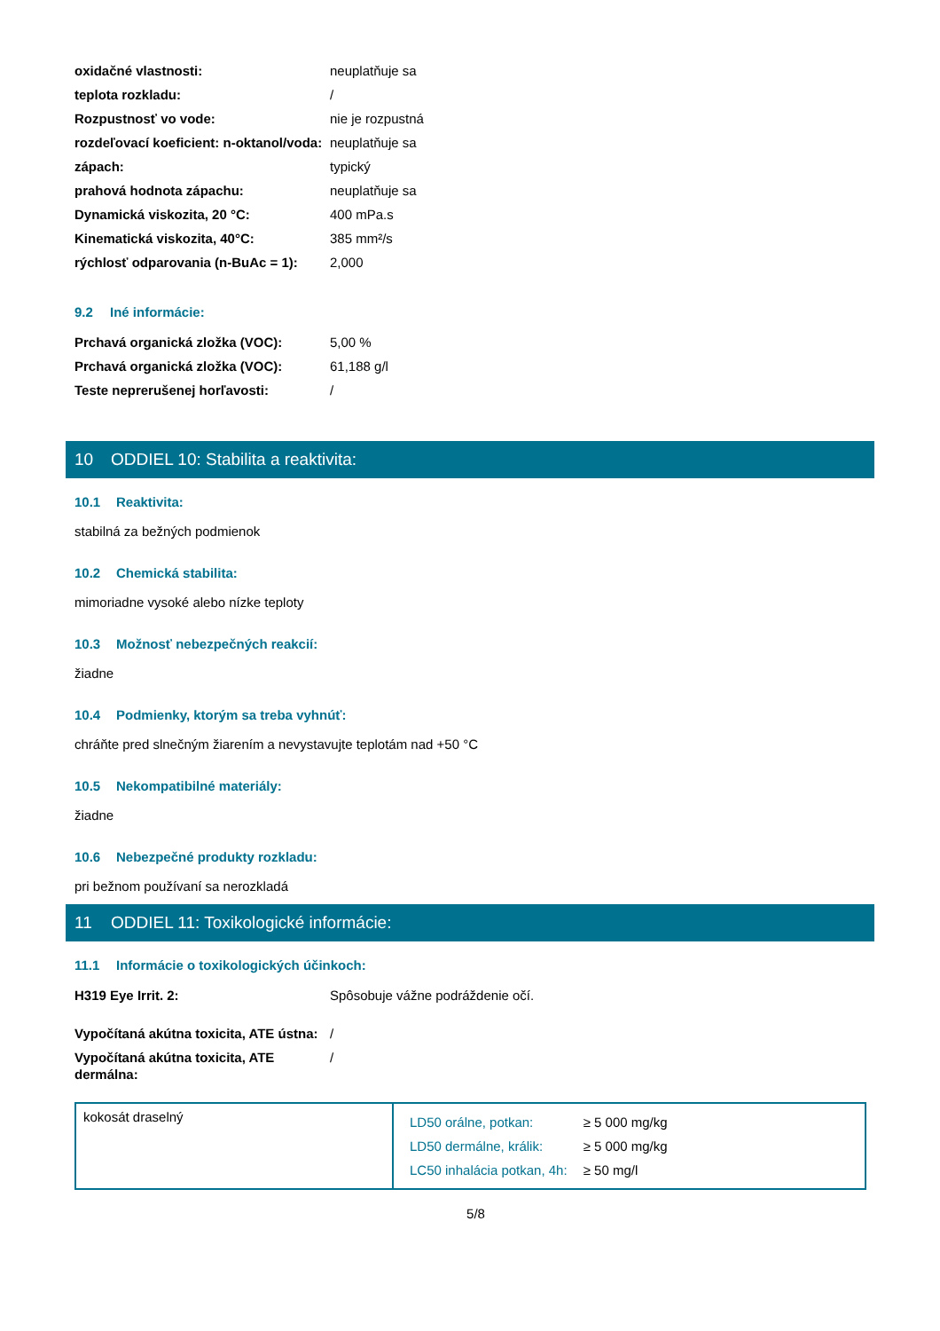| oxidačné vlastnosti: | neuplatňuje sa |
| teplota rozkladu: | / |
| Rozpustnosť vo vode: | nie je rozpustná |
| rozdeľovací koeficient: n-oktanol/voda: | neuplatňuje sa |
| zápach: | typický |
| prahová hodnota zápachu: | neuplatňuje sa |
| Dynamická viskozita, 20 °C: | 400 mPa.s |
| Kinematická viskozita, 40°C: | 385 mm²/s |
| rýchlosť odparovania (n-BuAc = 1): | 2,000 |
9.2 Iné informácie:
| Prchavá organická zložka (VOC): | 5,00 % |
| Prchavá organická zložka (VOC): | 61,188 g/l |
| Teste neprerušenej horľavosti: | / |
10 ODDIEL 10: Stabilita a reaktivita:
10.1 Reaktivita:
stabilná za bežných podmienok
10.2 Chemická stabilita:
mimoriadne vysoké alebo nízke teploty
10.3 Možnosť nebezpečných reakcií:
žiadne
10.4 Podmienky, ktorým sa treba vyhnúť:
chráňte pred slnečným žiarením a nevystavujte teplotám nad +50 °C
10.5 Nekompatibilné materiály:
žiadne
10.6 Nebezpečné produkty rozkladu:
pri bežnom používaní sa nerozkladá
11 ODDIEL 11: Toxikologické informácie:
11.1 Informácie o toxikologických účinkoch:
| H319 Eye Irrit. 2: | Spôsobuje vážne podráždenie očí. |
| Vypočítaná akútna toxicita, ATE ústna: | / |
| Vypočítaná akútna toxicita, ATE dermálna: | / |
| kokosát draselný | / LD50 orálne, potkan: / ≥ 5 000 mg/kg / / LD50 dermálne, králik: / ≥ 5 000 mg/kg / / LC50 inhalácia potkan, 4h: / ≥ 50 mg/l / |
5/8